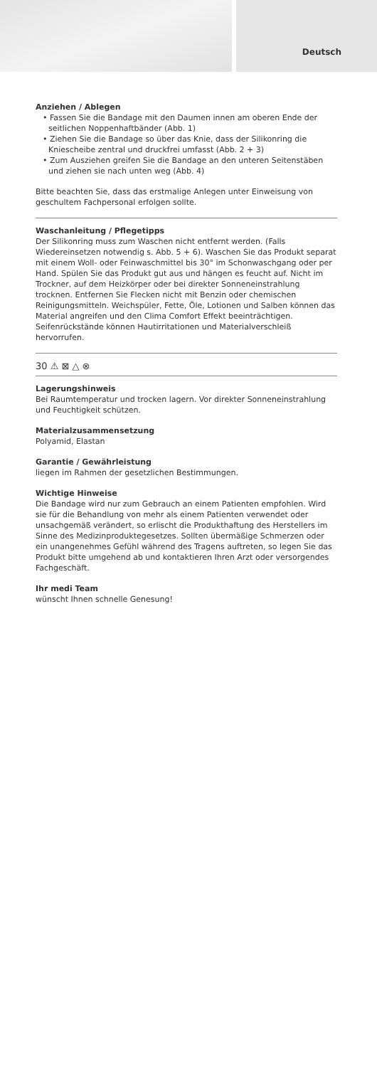Deutsch
Anziehen / Ablegen
• Fassen Sie die Bandage mit den Daumen innen am oberen Ende der seitlichen Noppenhaftbänder (Abb. 1)
• Ziehen Sie die Bandage so über das Knie, dass der Silikonring die Kniescheibe zentral und druckfrei umfasst (Abb. 2 + 3)
• Zum Ausziehen greifen Sie die Bandage an den unteren Seitenstäben und ziehen sie nach unten weg (Abb. 4)
Bitte beachten Sie, dass das erstmalige Anlegen unter Einweisung von geschultem Fachpersonal erfolgen sollte.
Waschanleitung / Pflegetipps
Der Silikonring muss zum Waschen nicht entfernt werden. (Falls Wiedereinsetzen notwendig s. Abb. 5 + 6). Waschen Sie das Produkt separat mit einem Woll- oder Feinwaschmittel bis 30° im Schonwasch­gang oder per Hand. Spülen Sie das Produkt gut aus und hängen es feucht auf. Nicht im Trockner, auf dem Heizkörper oder bei direkter Sonneneinstrahlung trocknen. Entfernen Sie Flecken nicht mit Benzin oder chemischen Reinigungsmitteln. Weichspüler, Fette, Öle, Lotionen und Salben können das Material angreifen und den Clima Comfort Effekt beeinträchtigen. Seifenrückstände können Hautirritationen und Materialverschleiß hervorrufen.
30 ⚠ ⊠ △ ⊗
Lagerungshinweis
Bei Raumtemperatur und trocken lagern. Vor direkter Sonnen­einstrahlung und Feuchtigkeit schützen.
Materialzusammensetzung
Polyamid, Elastan
Garantie / Gewährleistung
liegen im Rahmen der gesetzlichen Bestimmungen.
Wichtige Hinweise
Die Bandage wird nur zum Gebrauch an einem Patienten empfohlen. Wird sie für die Behandlung von mehr als einem Patienten verwendet oder unsachgemäß verändert, so erlischt die Produkthaftung des Herstellers im Sinne des Medizinproduktegesetzes. Sollten übermäßige Schmerzen oder ein unangenehmes Gefühl während des Tragens auftreten, so legen Sie das Produkt bitte umgehend ab und kontaktie­ren Ihren Arzt oder versorgendes Fachgeschäft.
Ihr medi Team
wünscht Ihnen schnelle Genesung!